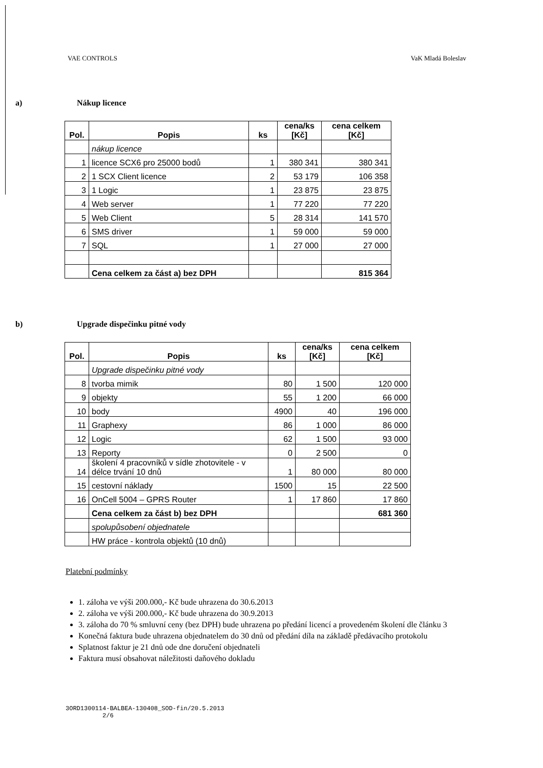VAE CONTROLS VaK Mladá Boleslav
a) Nákup licence
| Pol. | Popis | ks | cena/ks [Kč] | cena celkem [Kč] |
| --- | --- | --- | --- | --- |
| | nákup licence | | | |
| 1 | licence SCX6 pro 25000 bodů | 1 | 380 341 | 380 341 |
| 2 | 1 SCX Client licence | 2 | 53 179 | 106 358 |
| 3 | 1 Logic | 1 | 23 875 | 23 875 |
| 4 | Web server | 1 | 77 220 | 77 220 |
| 5 | Web Client | 5 | 28 314 | 141 570 |
| 6 | SMS driver | 1 | 59 000 | 59 000 |
| 7 | SQL | 1 | 27 000 | 27 000 |
| | Cena celkem za část a) bez DPH | | | 815 364 |
b) Upgrade dispečinku pitné vody
| Pol. | Popis | ks | cena/ks [Kč] | cena celkem [Kč] |
| --- | --- | --- | --- | --- |
| | Upgrade dispečinku pitné vody | | | |
| 8 | tvorba mimik | 80 | 1 500 | 120 000 |
| 9 | objekty | 55 | 1 200 | 66 000 |
| 10 | body | 4900 | 40 | 196 000 |
| 11 | Graphexy | 86 | 1 000 | 86 000 |
| 12 | Logic | 62 | 1 500 | 93 000 |
| 13 | Reporty | 0 | 2 500 | 0 |
| 14 | školení 4 pracovníků v sídle zhotovitele - v délce trvání 10 dnů | 1 | 80 000 | 80 000 |
| 15 | cestovní náklady | 1500 | 15 | 22 500 |
| 16 | OnCell 5004 – GPRS Router | 1 | 17 860 | 17 860 |
| | Cena celkem za část b) bez DPH | | | 681 360 |
| | spolupůsobení objednatele | | | |
| | HW práce - kontrola objektů (10 dnů) | | | |
Platební podmínky
1. záloha ve výši 200.000,- Kč bude uhrazena do 30.6.2013
2. záloha ve výši 200.000,- Kč bude uhrazena do 30.9.2013
3. záloha do 70 % smluvní ceny (bez DPH) bude uhrazena po předání licencí a provedeném školení dle článku 3
Konečná faktura bude uhrazena objednatelem do 30 dnů od předání díla na základě předávacího protokolu
Splatnost faktur je 21 dnů ode dne doručení objednateli
Faktura musí obsahovat náležitosti daňového dokladu
3ORD1300114-BALBEA-130408_SOD-fin/20.5.2013
2/6